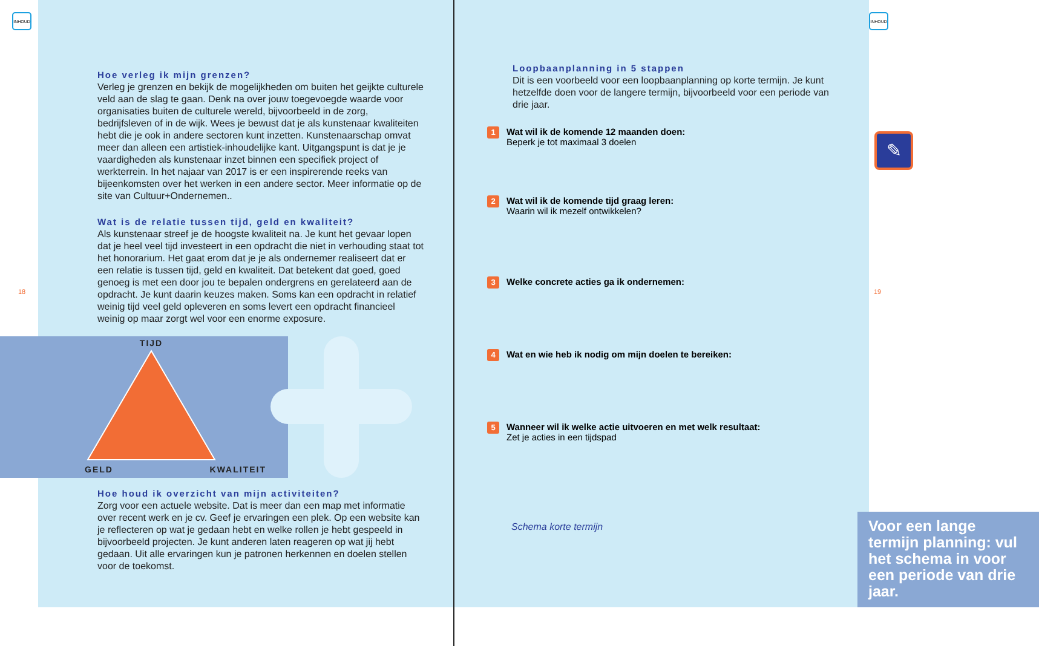INHOUD
Hoe verleg ik mijn grenzen?
Verleg je grenzen en bekijk de mogelijkheden om buiten het geijkte culturele veld aan de slag te gaan. Denk na over jouw toegevoegde waarde voor organisaties buiten de culturele wereld, bijvoorbeeld in de zorg, bedrijfsleven of in de wijk. Wees je bewust dat je als kunstenaar kwaliteiten hebt die je ook in andere sectoren kunt inzetten. Kunstenaarschap omvat meer dan alleen een artistiek-inhoudelijke kant. Uitgangspunt is dat je je vaardigheden als kunstenaar inzet binnen een specifiek project of werkterrein. In het najaar van 2017 is er een inspirerende reeks van bijeenkomsten over het werken in een andere sector. Meer informatie op de site van Cultuur+Ondernemen..
Wat is de relatie tussen tijd, geld en kwaliteit?
Als kunstenaar streef je de hoogste kwaliteit na. Je kunt het gevaar lopen dat je heel veel tijd investeert in een opdracht die niet in verhouding staat tot het honorarium. Het gaat erom dat je je als ondernemer realiseert dat er een relatie is tussen tijd, geld en kwaliteit. Dat betekent dat goed, goed genoeg is met een door jou te bepalen ondergrens en gerelateerd aan de opdracht. Je kunt daarin keuzes maken. Soms kan een opdracht in relatief weinig tijd veel geld opleveren en soms levert een opdracht financieel weinig op maar zorgt wel voor een enorme exposure.
18
TIJD
GELD KWALITEIT
Hoe houd ik overzicht van mijn activiteiten?
Zorg voor een actuele website. Dat is meer dan een map met informatie over recent werk en je cv. Geef je ervaringen een plek. Op een website kan je reflecteren op wat je gedaan hebt en welke rollen je hebt gespeeld in bijvoorbeeld projecten. Je kunt anderen laten reageren op wat jij hebt gedaan. Uit alle ervaringen kun je patronen herkennen en doelen stellen voor de toekomst.
INHOUD
19
Loopbaanplanning in 5 stappen
Dit is een voorbeeld voor een loopbaanplanning op korte termijn. Je kunt hetzelfde doen voor de langere termijn, bijvoorbeeld voor een periode van drie jaar.
✎
1
Wat wil ik de komende 12 maanden doen:
Beperk je tot maximaal 3 doelen
2
Wat wil ik de komende tijd graag leren:
Waarin wil ik mezelf ontwikkelen?
3
Welke concrete acties ga ik ondernemen:
4
Wat en wie heb ik nodig om mijn doelen te bereiken:
5
Wanneer wil ik welke actie uitvoeren en met welk resultaat:
Zet je acties in een tijdspad
Schema korte termijn
Voor een lange termijn planning: vul het schema in voor een periode van drie jaar.